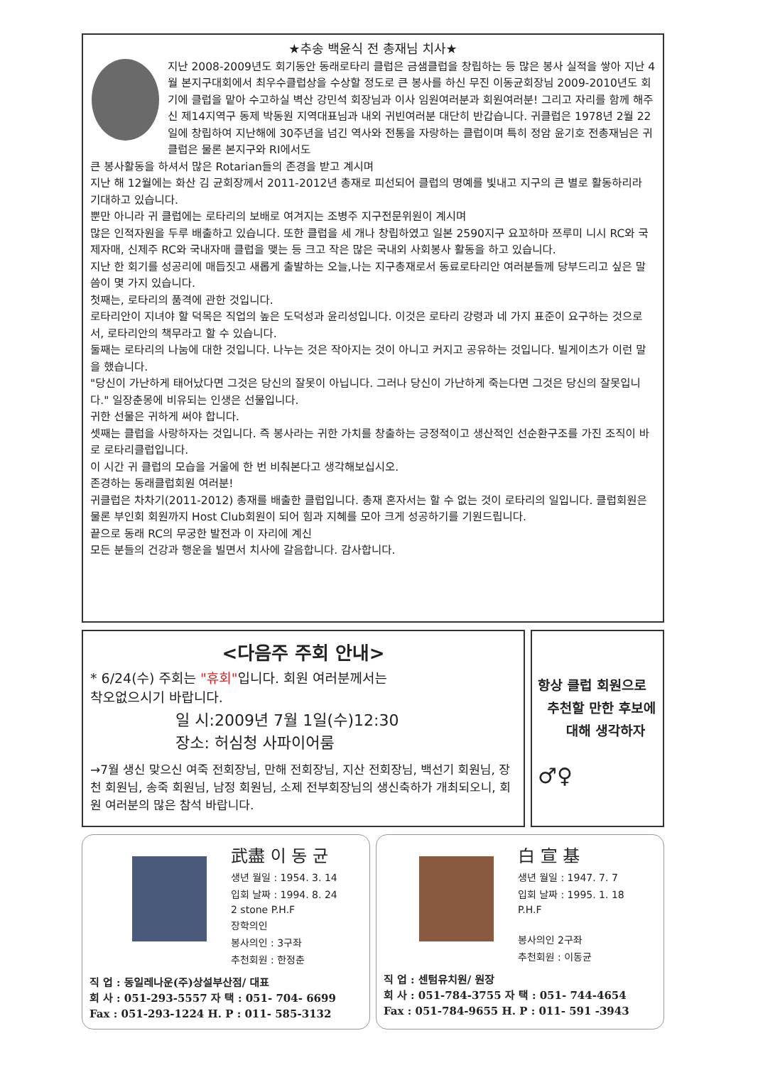★추송 백윤식 전 총재님 치사★
지난 2008-2009년도 회기동안 동래로타리 클럽은 금샘클럽을 창립하는 등 많은 봉사 실적을 쌓아 지난 4월 본지구대회에서 최우수클럽상을 수상할 정도로 큰 봉사를 하신 무진 이동균회장님 2009-2010년도 회기에 클럽을 맡아 수고하실 벽산 강민석 회장님과 이사 임원여러분과 회원여러분! 그리고 자리를 함께 해주신 제14지역구 동제 박동원 지역대표님과 내외 귀빈여러분 대단히 반갑습니다. 귀클럽은 1978년 2월 22일에 창립하여 지난해에 30주년을 넘긴 역사와 전통을 자랑하는 클럽이며 특히 정암 윤기호 전총재님은 귀 클럽은 물론 본지구와 RI에서도
큰 봉사활동을 하셔서 많은 Rotarian들의 존경을 받고 계시며
지난 해 12월에는 화산 김 균회장께서 2011-2012년 총재로 피선되어 클럽의 명예를 빛내고 지구의 큰 별로 활동하리라 기대하고 있습니다.
뿐만 아니라 귀 클럽에는 로타리의 보배로 여겨지는 조병주 지구전문위원이 계시며
많은 인적자원을 두루 배출하고 있습니다. 또한 클럽을 세 개나 창립하였고 일본 2590지구 요꼬하마 쯔루미 니시 RC와 국제자매, 신제주 RC와 국내자매 클럽을 맺는 등 크고 작은 많은 국내외 사회봉사 활동을 하고 있습니다.
지난 한 회기를 성공리에 매듭짓고 새롭게 출발하는 오늘,나는 지구총재로서 동료로타리안 여러분들께 당부드리고 싶은 말씀이 몇 가지 있습니다.
첫째는, 로타리의 품격에 관한 것입니다.
로타리안이 지녀야 할 덕목은 직업의 높은 도덕성과 윤리성입니다. 이것은 로타리 강령과 네 가지 표준이 요구하는 것으로서, 로타리안의 책무라고 할 수 있습니다.
둘째는 로타리의 나눔에 대한 것입니다. 나누는 것은 작아지는 것이 아니고 커지고 공유하는 것입니다. 빌게이츠가 이런 말을 했습니다.
"당신이 가난하게 태어났다면 그것은 당신의 잘못이 아닙니다. 그러나 당신이 가난하게 죽는다면 그것은 당신의 잘못입니다." 일장춘몽에 비유되는 인생은 선물입니다.
귀한 선물은 귀하게 써야 합니다.
셋째는 클럽을 사랑하자는 것입니다. 즉 봉사라는 귀한 가치를 창출하는 긍정적이고 생산적인 선순환구조를 가진 조직이 바로 로타리클럽입니다.
이 시간 귀 클럽의 모습을 거울에 한 번 비춰본다고 생각해보십시오.
존경하는 동래클럽회원 여러분!
귀클럽은 차차기(2011-2012) 총재를 배출한 클럽입니다. 총재 혼자서는 할 수 없는 것이 로타리의 일입니다. 클럽회원은 물론 부인회 회원까지 Host Club회원이 되어 힘과 지혜를 모아 크게 성공하기를 기원드립니다.
끝으로 동래 RC의 무궁한 발전과 이 자리에 계신
모든 분들의 건강과 행운을 빌면서 치사에 갈음합니다. 감사합니다.
<다음주 주회 안내>
* 6/24(수) 주회는 "휴회"입니다. 회원 여러분께서는
착오없으시기 바랍니다.
일 시:2009년 7월 1일(수)12:30
장소: 허심청 사파이어룸
→7월 생신 맞으신 여죽 전회장님, 만해 전회장님, 지산 전회장님, 백선기 회원님, 장천 회원님, 송죽 회원님, 남정 회원님, 소제 전부회장님의 생신축하가 개최되오니, 회원 여러분의 많은 참석 바랍니다.
항상 클럽 회원으로
추천할 만한 후보에
대해 생각하자
♂♀
武盡 이 동 균
생년 월일 : 1954. 3. 14
입회 날짜 : 1994. 8. 24
2 stone P.H.F
장학의인
봉사의인 : 3구좌
추천회원 : 한정춘
직 업 : 동일레나운(주)상설부산점/ 대표
회 사 : 051-293-5557 자 택 : 051- 704- 6699
Fax : 051-293-1224 H. P : 011- 585-3132
白 宣 基
생년 월일 : 1947. 7. 7
입회 날짜 : 1995. 1. 18
P.H.F
봉사의인 2구좌
추천회원 : 이동균
직 업 : 센텀유치원/ 원장
회 사 : 051-784-3755 자 택 : 051- 744-4654
Fax : 051-784-9655 H. P : 011- 591 -3943